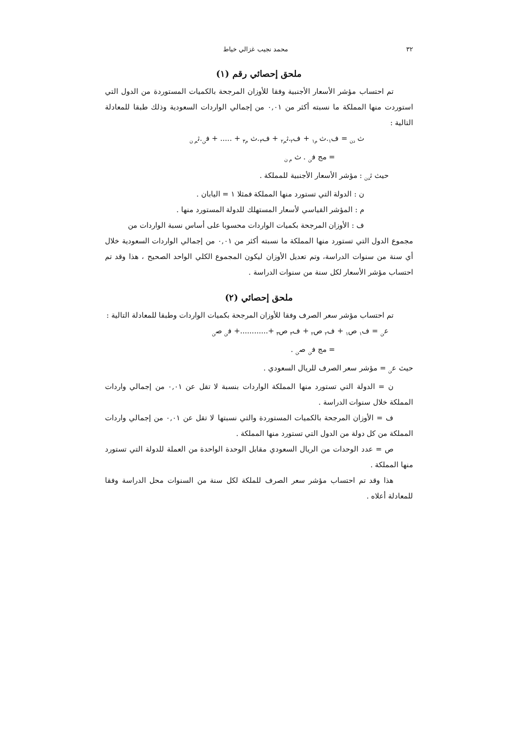٣٢ محمد نجيب غزالي خياط
ملحق إحصائي رقم (١)
تم احتساب مؤشر الأسعار الأجنبية وفقا للأوزان المرجحة بالكميات المستوردة من الدول التي استوردت منها المملكة ما نسبته أكثر من ٠,٠١ من إجمالي الواردات السعودية وذلك طبقا للمعادلة التالية :
ث <sub>دن</sub> = ف<sub>١</sub>.ث <sub>م١</sub> + ف<sub>٢</sub>.ث<sub>م٢</sub> + ف<sub>٣</sub>.ث <sub>م٣</sub> + ..... + ف<sub>ن</sub>.ث<sub>م ن</sub>
= مج ف<sub>ن</sub> . ث <sub>م ن</sub>
حيث ث<sub>دن</sub> : مؤشر الأسعار الأجنبية للمملكة .
ن : الدولة التي تستورد منها المملكة فمثلا ١ = اليابان .
م : المؤشر القياسي لأسعار المستهلك للدولة المستورد منها .
ف : الأوزان المرجحة بكميات الواردات محسوبا على أساس نسبة الواردات من
مجموع الدول التي تستورد منها المملكة ما نسبته أكثر من ٠,٠١ من إجمالي الواردات السعودية خلال أي سنة من سنوات الدراسة، وتم تعديل الأوزان ليكون المجموع الكلي الواحد الصحيح ، هذا وقد تم احتساب مؤشر الأسعار لكل سنة من سنوات الدراسة .
ملحق إحصائي (٢)
تم احتساب مؤشر سعر الصرف وفقا للأوزان المرجحة بكميات الواردات وطبقا للمعادلة التالية :
ع<sub>ن</sub> = ف<sub>١</sub> ص<sub>١</sub> + ف<sub>٢</sub> ص<sub>٢</sub> + ف<sub>٣</sub> ص<sub>٣</sub> +............+ ف<sub>ن</sub> ص<sub>ن</sub>
= مج ف<sub>ن</sub> ص<sub>ن</sub> .
حيث ع<sub>ن</sub> = مؤشر سعر الصرف للريال السعودي .
ن = الدولة التي تستورد منها المملكة الواردات بنسبة لا تقل عن ٠,٠١ من إجمالي واردات المملكة خلال سنوات الدراسة .
ف = الأوزان المرجحة بالكميات المستوردة والتي نسبتها لا تقل عن ٠,٠١ من إجمالي واردات المملكة من كل دولة من الدول التي تستورد منها المملكة .
ص = عدد الوحدات من الريال السعودي مقابل الوحدة الواحدة من العملة للدولة التي تستورد منها المملكة .
هذا وقد تم احتساب مؤشر سعر الصرف للملكة لكل سنة من السنوات محل الدراسة وفقا للمعادلة أعلاه .